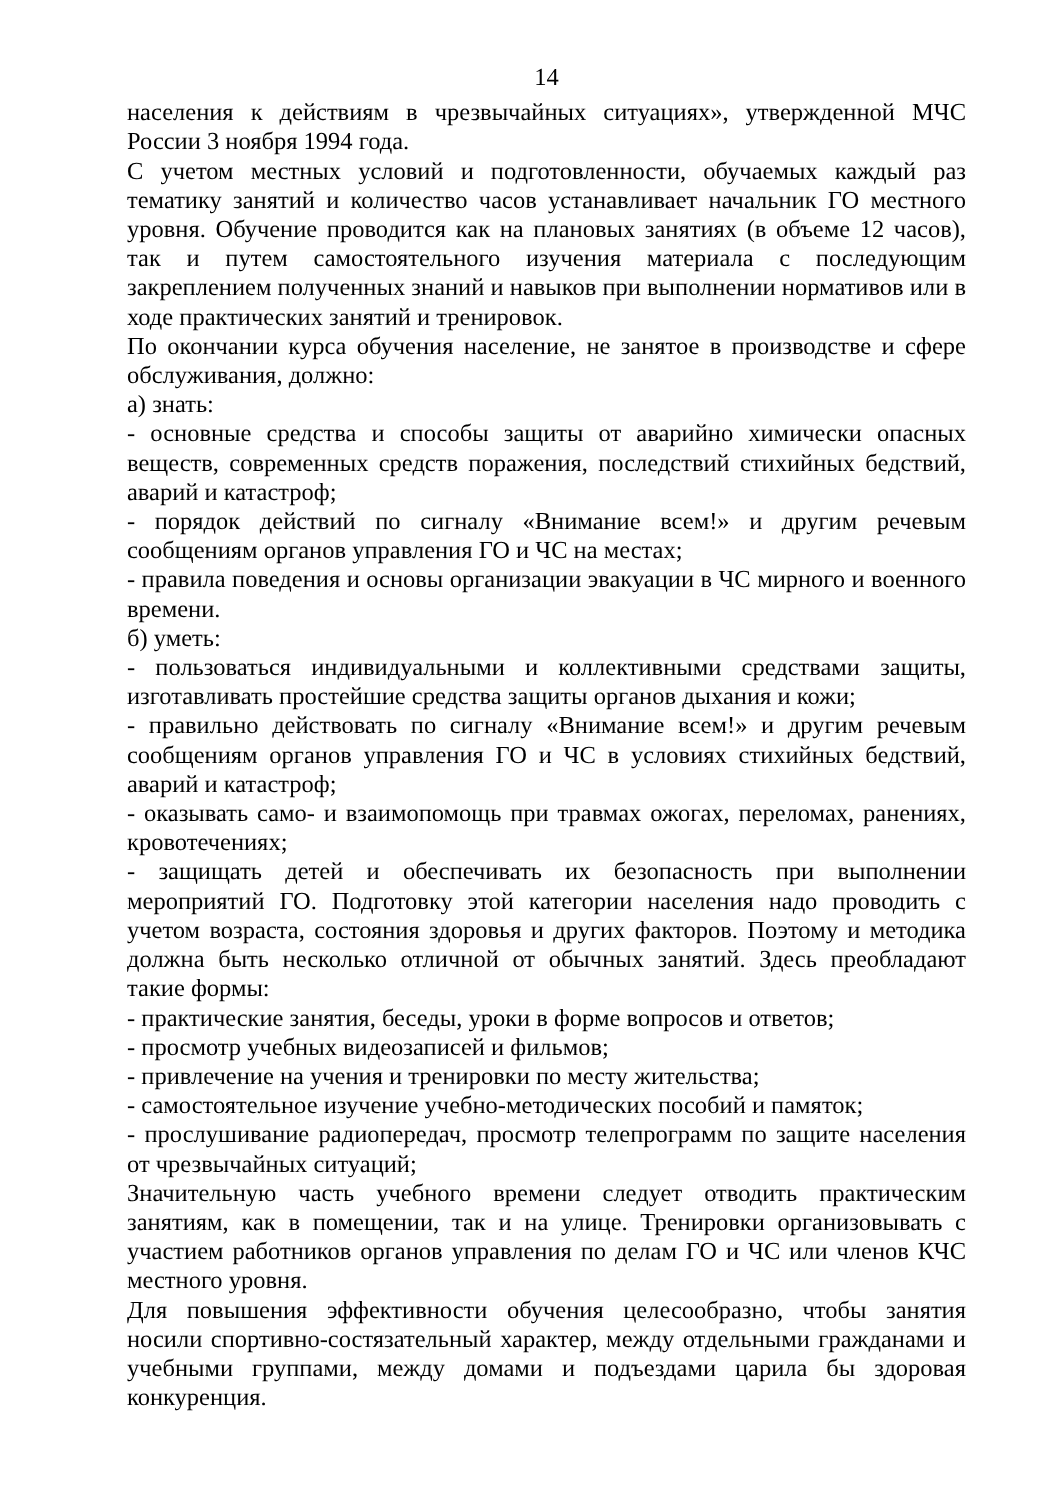14
населения к действиям в чрезвычайных ситуациях», утвержденной МЧС России 3 ноября 1994 года.
С учетом местных условий и подготовленности, обучаемых каждый раз тематику занятий и количество часов устанавливает начальник ГО местного уровня. Обучение проводится как на плановых занятиях (в объеме 12 часов), так и путем самостоятельного изучения материала с последующим закреплением полученных знаний и навыков при выполнении нормативов или в ходе практических занятий и тренировок.
По окончании курса обучения население, не занятое в производстве и сфере обслуживания, должно:
а) знать:
- основные средства и способы защиты от аварийно химически опасных веществ, современных средств поражения, последствий стихийных бедствий, аварий и катастроф;
- порядок действий по сигналу «Внимание всем!» и другим речевым сообщениям органов управления ГО и ЧС на местах;
- правила поведения и основы организации эвакуации в ЧС мирного и военного времени.
б) уметь:
- пользоваться индивидуальными и коллективными средствами защиты, изготавливать простейшие средства защиты органов дыхания и кожи;
- правильно действовать по сигналу «Внимание всем!» и другим речевым сообщениям органов управления ГО и ЧС в условиях стихийных бедствий, аварий и катастроф;
- оказывать само- и взаимопомощь при травмах ожогах, переломах, ранениях, кровотечениях;
- защищать детей и обеспечивать их безопасность при выполнении мероприятий ГО. Подготовку этой категории населения надо проводить с учетом возраста, состояния здоровья и других факторов. Поэтому и методика должна быть несколько отличной от обычных занятий. Здесь преобладают такие формы:
- практические занятия, беседы, уроки в форме вопросов и ответов;
- просмотр учебных видеозаписей и фильмов;
- привлечение на учения и тренировки по месту жительства;
- самостоятельное изучение учебно-методических пособий и памяток;
- прослушивание радиопередач, просмотр телепрограмм по защите населения от чрезвычайных ситуаций;
Значительную часть учебного времени следует отводить практическим занятиям, как в помещении, так и на улице. Тренировки организовывать с участием работников органов управления по делам ГО и ЧС или членов КЧС местного уровня.
Для повышения эффективности обучения целесообразно, чтобы занятия носили спортивно-состязательный характер, между отдельными гражданами и учебными группами, между домами и подъездами царила бы здоровая конкуренция.